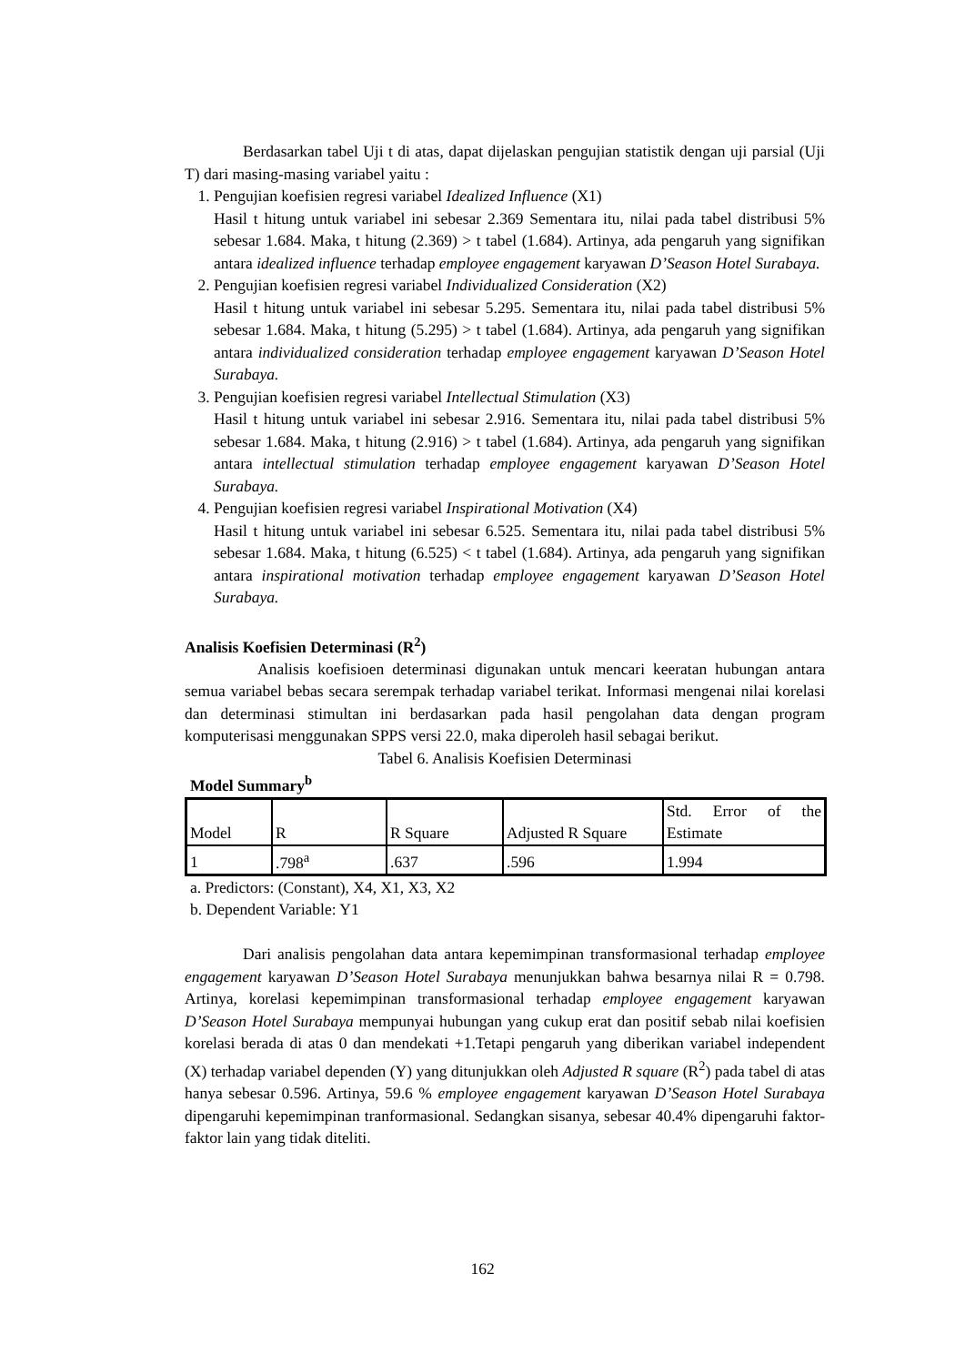Berdasarkan tabel Uji t di atas, dapat dijelaskan pengujian statistik dengan uji parsial (Uji T) dari masing-masing variabel yaitu :
1. Pengujian koefisien regresi variabel Idealized Influence (X1)
Hasil t hitung untuk variabel ini sebesar 2.369 Sementara itu, nilai pada tabel distribusi 5% sebesar 1.684. Maka, t hitung (2.369) > t tabel (1.684). Artinya, ada pengaruh yang signifikan antara idealized influence terhadap employee engagement karyawan D’Season Hotel Surabaya.
2. Pengujian koefisien regresi variabel Individualized Consideration (X2)
Hasil t hitung untuk variabel ini sebesar 5.295. Sementara itu, nilai pada tabel distribusi 5% sebesar 1.684. Maka, t hitung (5.295) > t tabel (1.684). Artinya, ada pengaruh yang signifikan antara individualized consideration terhadap employee engagement karyawan D’Season Hotel Surabaya.
3. Pengujian koefisien regresi variabel Intellectual Stimulation (X3)
Hasil t hitung untuk variabel ini sebesar 2.916. Sementara itu, nilai pada tabel distribusi 5% sebesar 1.684. Maka, t hitung (2.916) > t tabel (1.684). Artinya, ada pengaruh yang signifikan antara intellectual stimulation terhadap employee engagement karyawan D’Season Hotel Surabaya.
4. Pengujian koefisien regresi variabel Inspirational Motivation (X4)
Hasil t hitung untuk variabel ini sebesar 6.525. Sementara itu, nilai pada tabel distribusi 5% sebesar 1.684. Maka, t hitung (6.525) < t tabel (1.684). Artinya, ada pengaruh yang signifikan antara inspirational motivation terhadap employee engagement karyawan D’Season Hotel Surabaya.
Analisis Koefisien Determinasi (R<sup>2</sup>)
Analisis koefisioen determinasi digunakan untuk mencari keeratan hubungan antara semua variabel bebas secara serempak terhadap variabel terikat. Informasi mengenai nilai korelasi dan determinasi stimultan ini berdasarkan pada hasil pengolahan data dengan program komputerisasi menggunakan SPPS versi 22.0, maka diperoleh hasil sebagai berikut.
Tabel 6. Analisis Koefisien Determinasi
Model Summary<sup>b</sup>
| Model | R | R Square | Adjusted R Square | Std. Error of the Estimate |
| 1 | .798<sup>a</sup> | .637 | .596 | 1.994 |
a. Predictors: (Constant), X4, X1, X3, X2
b. Dependent Variable: Y1
Dari analisis pengolahan data antara kepemimpinan transformasional terhadap employee engagement karyawan D’Season Hotel Surabaya menunjukkan bahwa besarnya nilai R = 0.798. Artinya, korelasi kepemimpinan transformasional terhadap employee engagement karyawan D’Season Hotel Surabaya mempunyai hubungan yang cukup erat dan positif sebab nilai koefisien korelasi berada di atas 0 dan mendekati +1.Tetapi pengaruh yang diberikan variabel independent (X) terhadap variabel dependen (Y) yang ditunjukkan oleh Adjusted R square (R<sup>2</sup>) pada tabel di atas hanya sebesar 0.596. Artinya, 59.6 % employee engagement karyawan D’Season Hotel Surabaya dipengaruhi kepemimpinan tranformasional. Sedangkan sisanya, sebesar 40.4% dipengaruhi faktor-faktor lain yang tidak diteliti.
162